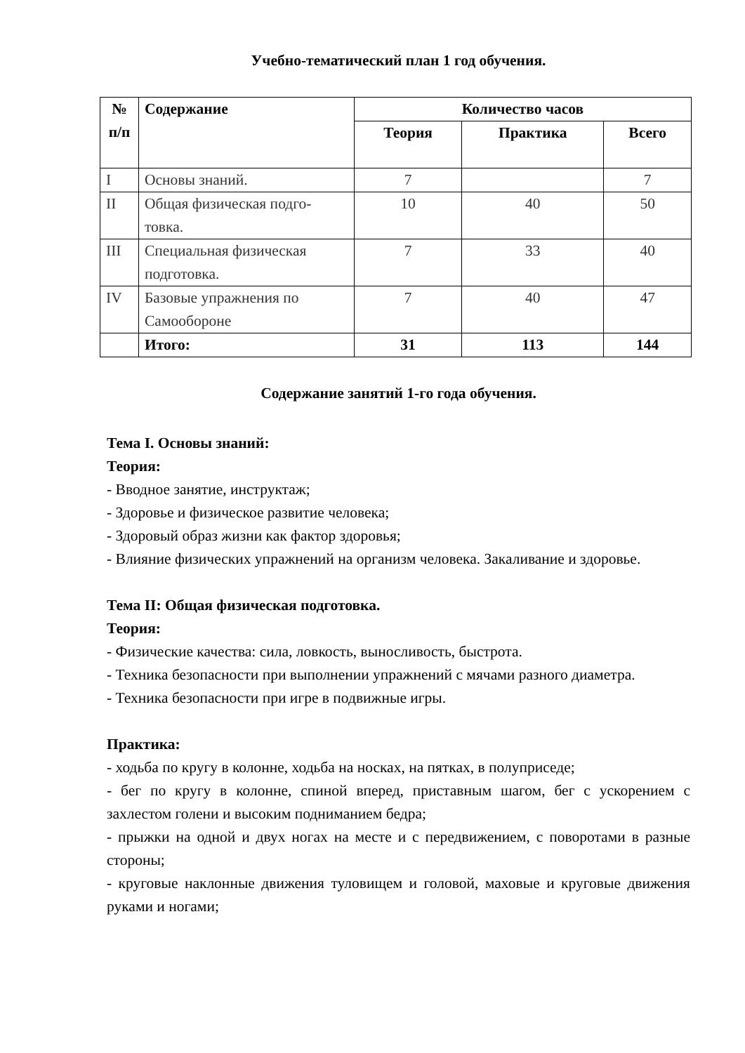Учебно-тематический план 1 год обучения.
| № п/п | Содержание | Количество часов | | |
| --- | --- | --- | --- | --- |
| | | Теория | Практика | Всего |
| I | Основы знаний. | 7 | | 7 |
| II | Общая физическая подго-товка. | 10 | 40 | 50 |
| III | Специальная физическая подготовка. | 7 | 33 | 40 |
| IV | Базовые упражнения по Самообороне | 7 | 40 | 47 |
| | Итого: | 31 | 113 | 144 |
Содержание занятий 1-го года обучения.
Тема I. Основы знаний:
Теория:
- Вводное занятие, инструктаж;
- Здоровье и физическое развитие человека;
- Здоровый образ жизни как фактор здоровья;
- Влияние физических упражнений на организм человека. Закаливание и здоровье.
Тема II: Общая физическая подготовка.
Теория:
- Физические качества: сила, ловкость, выносливость, быстрота.
- Техника безопасности при выполнении упражнений с мячами разного диаметра.
- Техника безопасности при игре в подвижные игры.
Практика:
- ходьба по кругу в колонне, ходьба на носках, на пятках, в полуприседе;
- бег по кругу в колонне, спиной вперед, приставным шагом, бег с ускорением с захлестом голени и высоким подниманием бедра;
- прыжки на одной и двух ногах на месте и с передвижением, с поворотами в разные стороны;
- круговые наклонные движения туловищем и головой, маховые и круговые движения руками и ногами;